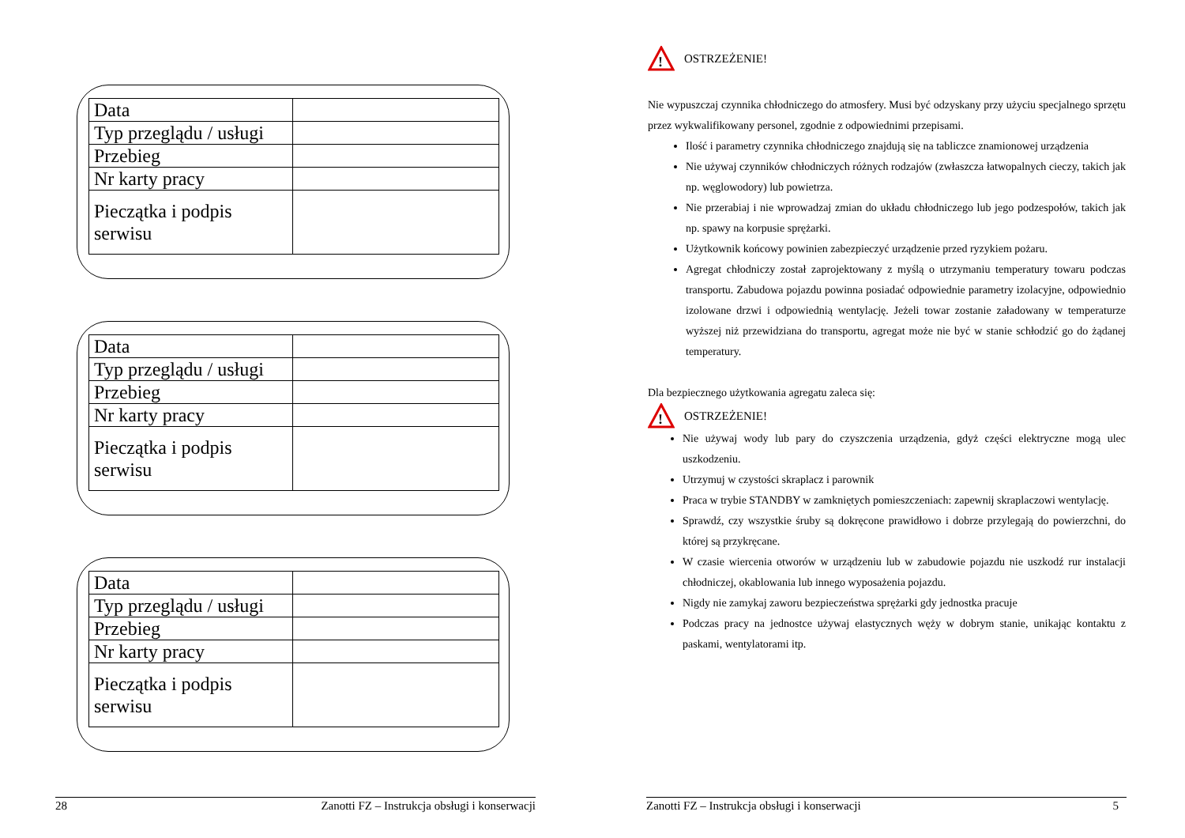| Data | |
| Typ przeglądu / usługi | |
| Przebieg | |
| Nr karty pracy | |
| Pieczątka i podpis serwisu | |
| Data | |
| Typ przeglądu / usługi | |
| Przebieg | |
| Nr karty pracy | |
| Pieczątka i podpis serwisu | |
| Data | |
| Typ przeglądu / usługi | |
| Przebieg | |
| Nr karty pracy | |
| Pieczątka i podpis serwisu | |
28 Zanotti FZ – Instrukcja obsługi i konserwacji
!
OSTRZEŻENIE!
Nie wypuszczaj czynnika chłodniczego do atmosfery. Musi być odzyskany przy użyciu specjalnego sprzętu przez wykwalifikowany personel, zgodnie z odpowiednimi przepisami.
Ilość i parametry czynnika chłodniczego znajdują się na tabliczce znamionowej urządzenia
Nie używaj czynników chłodniczych różnych rodzajów (zwłaszcza łatwopalnych cieczy, takich jak np. węglowodory) lub powietrza.
Nie przerabiaj i nie wprowadzaj zmian do układu chłodniczego lub jego podzespołów, takich jak np. spawy na korpusie sprężarki.
Użytkownik końcowy powinien zabezpieczyć urządzenie przed ryzykiem pożaru.
Agregat chłodniczy został zaprojektowany z myślą o utrzymaniu temperatury towaru podczas transportu. Zabudowa pojazdu powinna posiadać odpowiednie parametry izolacyjne, odpowiednio izolowane drzwi i odpowiednią wentylację. Jeżeli towar zostanie załadowany w temperaturze wyższej niż przewidziana do transportu, agregat może nie być w stanie schłodzić go do żądanej temperatury.
Dla bezpiecznego użytkowania agregatu zaleca się:
!
OSTRZEŻENIE!
Nie używaj wody lub pary do czyszczenia urządzenia, gdyż części elektryczne mogą ulec uszkodzeniu.
Utrzymuj w czystości skraplacz i parownik
Praca w trybie STANDBY w zamkniętych pomieszczeniach: zapewnij skraplaczowi wentylację.
Sprawdź, czy wszystkie śruby są dokręcone prawidłowo i dobrze przylegają do powierzchni, do której są przykręcane.
W czasie wiercenia otworów w urządzeniu lub w zabudowie pojazdu nie uszkodź rur instalacji chłodniczej, okablowania lub innego wyposażenia pojazdu.
Nigdy nie zamykaj zaworu bezpieczeństwa sprężarki gdy jednostka pracuje
Podczas pracy na jednostce używaj elastycznych węży w dobrym stanie, unikając kontaktu z paskami, wentylatorami itp.
Zanotti FZ – Instrukcja obsługi i konserwacji 5